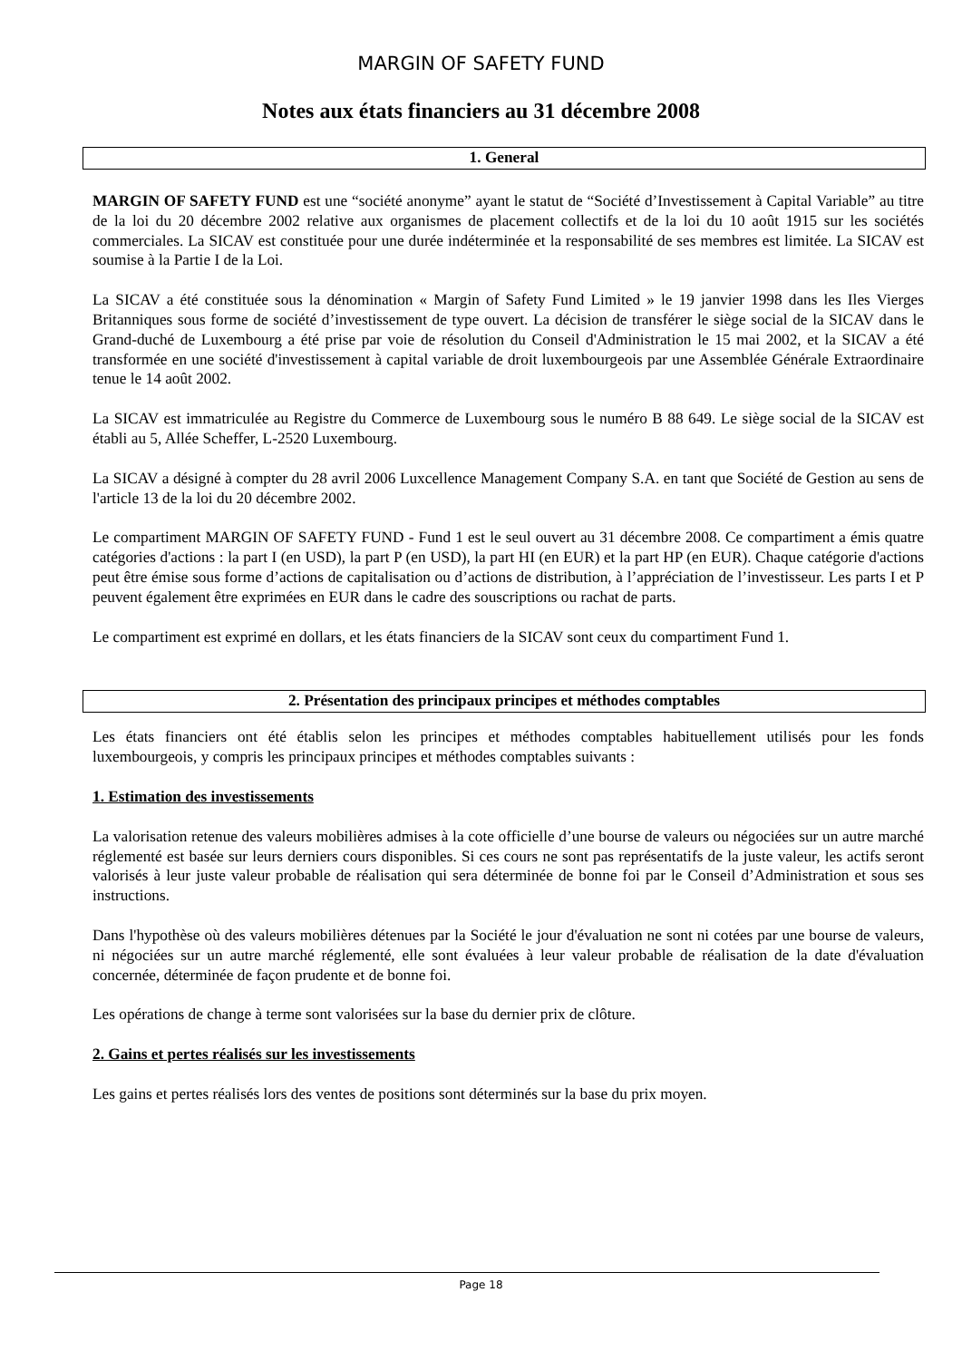MARGIN OF SAFETY FUND
Notes aux états financiers au 31 décembre 2008
1. General
MARGIN OF SAFETY FUND est une “société anonyme” ayant le statut de “Société d’Investissement à Capital Variable” au titre de la loi du 20 décembre 2002 relative aux organismes de placement collectifs et de la loi du 10 août 1915 sur les sociétés commerciales. La SICAV est constituée pour une durée indéterminée et la responsabilité de ses membres est limitée. La SICAV est soumise à la Partie I de la Loi.
La SICAV a été constituée sous la dénomination « Margin of Safety Fund Limited » le 19 janvier 1998 dans les Iles Vierges Britanniques sous forme de société d’investissement de type ouvert. La décision de transférer le siège social de la SICAV dans le Grand-duché de Luxembourg a été prise par voie de résolution du Conseil d'Administration le 15 mai 2002, et la SICAV a été transformée en une société d'investissement à capital variable de droit luxembourgeois par une Assemblée Générale Extraordinaire tenue le 14 août 2002.
La SICAV est immatriculée au Registre du Commerce de Luxembourg sous le numéro B 88 649. Le siège social de la SICAV est établi au 5, Allée Scheffer, L-2520 Luxembourg.
La SICAV a désigné à compter du 28 avril 2006 Luxcellence Management Company S.A. en tant que Société de Gestion au sens de l'article 13 de la loi du 20 décembre 2002.
Le compartiment MARGIN OF SAFETY FUND - Fund 1 est le seul ouvert au 31 décembre 2008. Ce compartiment a émis quatre catégories d'actions : la part I (en USD), la part P (en USD), la part HI (en EUR) et la part HP (en EUR). Chaque catégorie d'actions peut être émise sous forme d’actions de capitalisation ou d’actions de distribution, à l’appréciation de l’investisseur. Les parts I et P peuvent également être exprimées en EUR dans le cadre des souscriptions ou rachat de parts.
Le compartiment est exprimé en dollars, et les états financiers de la SICAV sont ceux du compartiment Fund 1.
2. Présentation des principaux principes et méthodes comptables
Les états financiers ont été établis selon les principes et méthodes comptables habituellement utilisés pour les fonds luxembourgeois, y compris les principaux principes et méthodes comptables suivants :
1. Estimation des investissements
La valorisation retenue des valeurs mobilières admises à la cote officielle d’une bourse de valeurs ou négociées sur un autre marché réglementé est basée sur leurs derniers cours disponibles. Si ces cours ne sont pas représentatifs de la juste valeur, les actifs seront valorisés à leur juste valeur probable de réalisation qui sera déterminée de bonne foi par le Conseil d’Administration et sous ses instructions.
Dans l'hypothèse où des valeurs mobilières détenues par la Société le jour d'évaluation ne sont ni cotées par une bourse de valeurs, ni négociées sur un autre marché réglementé, elle sont évaluées à leur valeur probable de réalisation de la date d'évaluation concernée, déterminée de façon prudente et de bonne foi.
Les opérations de change à terme sont valorisées sur la base du dernier prix de clôture.
2. Gains et pertes réalisés sur les investissements
Les gains et pertes réalisés lors des ventes de positions sont déterminés sur la base du prix moyen.
Page 18